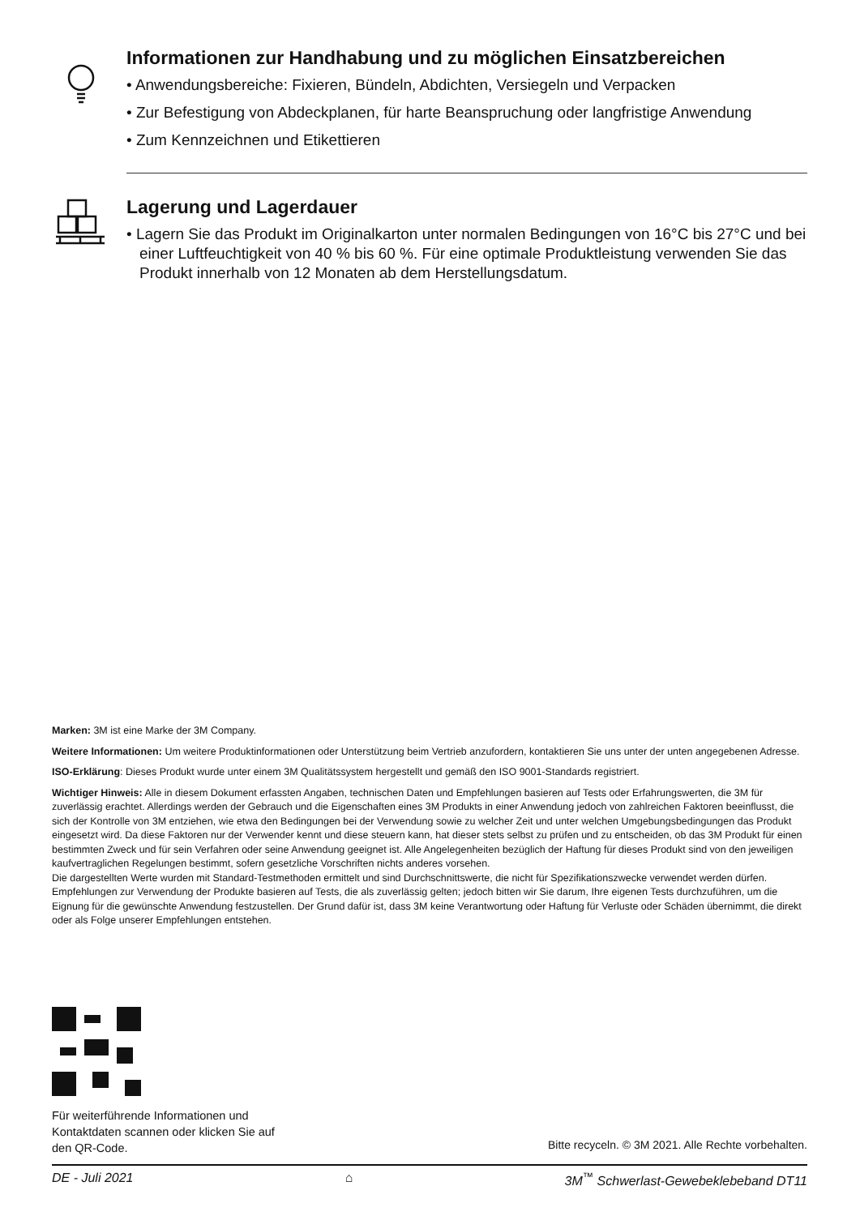Informationen zur Handhabung und zu möglichen Einsatzbereichen
• Anwendungsbereiche: Fixieren, Bündeln, Abdichten, Versiegeln und Verpacken
• Zur Befestigung von Abdeckplanen, für harte Beanspruchung oder langfristige Anwendung
• Zum Kennzeichnen und Etikettieren
Lagerung und Lagerdauer
• Lagern Sie das Produkt im Originalkarton unter normalen Bedingungen von 16°C bis 27°C und bei einer Luftfeuchtigkeit von 40 % bis 60 %. Für eine optimale Produktleistung verwenden Sie das Produkt innerhalb von 12 Monaten ab dem Herstellungsdatum.
Marken: 3M ist eine Marke der 3M Company.
Weitere Informationen: Um weitere Produktinformationen oder Unterstützung beim Vertrieb anzufordern, kontaktieren Sie uns unter der unten angegebenen Adresse.
ISO-Erklärung: Dieses Produkt wurde unter einem 3M Qualitätssystem hergestellt und gemäß den ISO 9001-Standards registriert.
Wichtiger Hinweis: Alle in diesem Dokument erfassten Angaben, technischen Daten und Empfehlungen basieren auf Tests oder Erfahrungswerten, die 3M für zuverlässig erachtet. Allerdings werden der Gebrauch und die Eigenschaften eines 3M Produkts in einer Anwendung jedoch von zahlreichen Faktoren beeinflusst, die sich der Kontrolle von 3M entziehen, wie etwa den Bedingungen bei der Verwendung sowie zu welcher Zeit und unter welchen Umgebungsbedingungen das Produkt eingesetzt wird. Da diese Faktoren nur der Verwender kennt und diese steuern kann, hat dieser stets selbst zu prüfen und zu entscheiden, ob das 3M Produkt für einen bestimmten Zweck und für sein Verfahren oder seine Anwendung geeignet ist. Alle Angelegenheiten bezüglich der Haftung für dieses Produkt sind von den jeweiligen kaufvertraglichen Regelungen bestimmt, sofern gesetzliche Vorschriften nichts anderes vorsehen.
Die dargestellten Werte wurden mit Standard-Testmethoden ermittelt und sind Durchschnittswerte, die nicht für Spezifikationszwecke verwendet werden dürfen. Empfehlungen zur Verwendung der Produkte basieren auf Tests, die als zuverlässig gelten; jedoch bitten wir Sie darum, Ihre eigenen Tests durchzuführen, um die Eignung für die gewünschte Anwendung festzustellen. Der Grund dafür ist, dass 3M keine Verantwortung oder Haftung für Verluste oder Schäden übernimmt, die direkt oder als Folge unserer Empfehlungen entstehen.
Für weiterführende Informationen und Kontaktdaten scannen oder klicken Sie auf den QR-Code.
Bitte recyceln. © 3M 2021. Alle Rechte vorbehalten.
DE - Juli 2021 ⌂ 3M<sup>™</sup> Schwerlast-Gewebeklebeband DT11